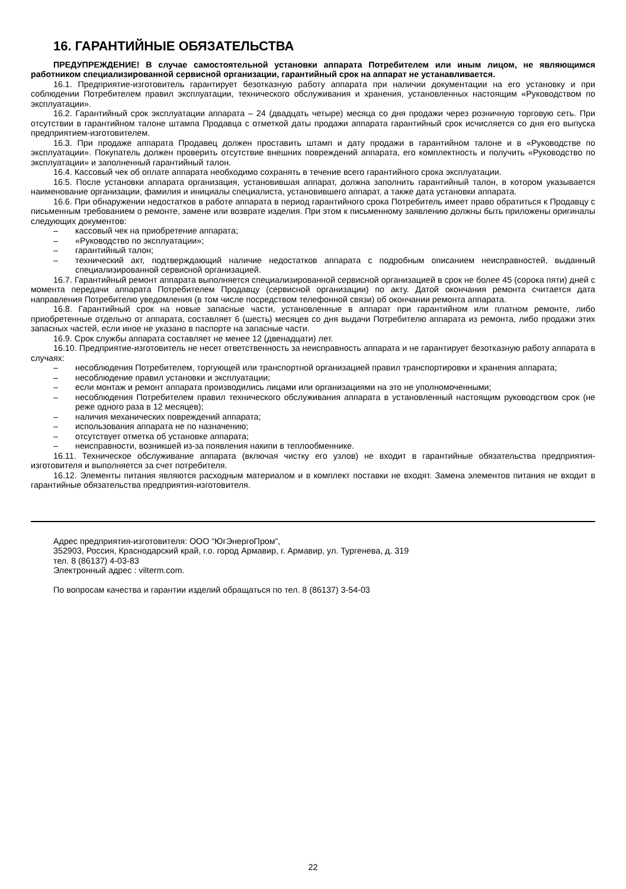16. ГАРАНТИЙНЫЕ ОБЯЗАТЕЛЬСТВА
ПРЕДУПРЕЖДЕНИЕ! В случае самостоятельной установки аппарата Потребителем или иным лицом, не являющимся работником специализированной сервисной организации, гарантийный срок на аппарат не устанавливается.
16.1. Предприятие-изготовитель гарантирует безотказную работу аппарата при наличии документации на его установку и при соблюдении Потребителем правил эксплуатации, технического обслуживания и хранения, установленных настоящим «Руководством по эксплуатации».
16.2. Гарантийный срок эксплуатации аппарата – 24 (двадцать четыре) месяца со дня продажи через розничную торговую сеть. При отсутствии в гарантийном талоне штампа Продавца с отметкой даты продажи аппарата гарантийный срок исчисляется со дня его выпуска предприятием-изготовителем.
16.3. При продаже аппарата Продавец должен проставить штамп и дату продажи в гарантийном талоне и в «Руководстве по эксплуатации». Покупатель должен проверить отсутствие внешних повреждений аппарата, его комплектность и получить «Руководство по эксплуатации» и заполненный гарантийный талон.
16.4. Кассовый чек об оплате аппарата необходимо сохранять в течение всего гарантийного срока эксплуатации.
16.5. После установки аппарата организация, установившая аппарат, должна заполнить гарантийный талон, в котором указывается наименование организации, фамилия и инициалы специалиста, установившего аппарат, а также дата установки аппарата.
16.6. При обнаружении недостатков в работе аппарата в период гарантийного срока Потребитель имеет право обратиться к Продавцу с письменным требованием о ремонте, замене или возврате изделия. При этом к письменному заявлению должны быть приложены оригиналы следующих документов:
– кассовый чек на приобретение аппарата;
– «Руководство по эксплуатации»;
– гарантийный талон;
– технический акт, подтверждающий наличие недостатков аппарата с подробным описанием неисправностей, выданный специализированной сервисной организацией.
16.7. Гарантийный ремонт аппарата выполняется специализированной сервисной организацией в срок не более 45 (сорока пяти) дней с момента передачи аппарата Потребителем Продавцу (сервисной организации) по акту. Датой окончания ремонта считается дата направления Потребителю уведомления (в том числе посредством телефонной связи) об окончании ремонта аппарата.
16.8. Гарантийный срок на новые запасные части, установленные в аппарат при гарантийном или платном ремонте, либо приобретенные отдельно от аппарата, составляет 6 (шесть) месяцев со дня выдачи Потребителю аппарата из ремонта, либо продажи этих запасных частей, если иное не указано в паспорте на запасные части.
16.9. Срок службы аппарата составляет не менее 12 (двенадцати) лет.
16.10. Предприятие-изготовитель не несет ответственность за неисправность аппарата и не гарантирует безотказную работу аппарата в случаях:
– несоблюдения Потребителем, торгующей или транспортной организацией правил транспортировки и хранения аппарата;
– несоблюдение правил установки и эксплуатации;
– если монтаж и ремонт аппарата производились лицами или организациями на это не уполномоченными;
– несоблюдения Потребителем правил технического обслуживания аппарата в установленный настоящим руководством срок (не реже одного раза в 12 месяцев);
– наличия механических повреждений аппарата;
– использования аппарата не по назначению;
– отсутствует отметка об установке аппарата;
– неисправности, возникшей из-за появления накипи в теплообменнике.
16.11. Техническое обслуживание аппарата (включая чистку его узлов) не входит в гарантийные обязательства предприятия-изготовителя и выполняется за счет потребителя.
16.12. Элементы питания являются расходным материалом и в комплект поставки не входят. Замена элементов питания не входит в гарантийные обязательства предприятия-изготовителя.
Адрес предприятия-изготовителя: ООО “ЮгЭнергоПром”,
352903, Россия, Краснодарский край, г.о. город Армавир, г. Армавир, ул. Тургенева, д. 319
тел. 8 (86137) 4-03-83
Электронный адрес : vilterm.com.
По вопросам качества и гарантии изделий обращаться по тел. 8 (86137) 3-54-03
22